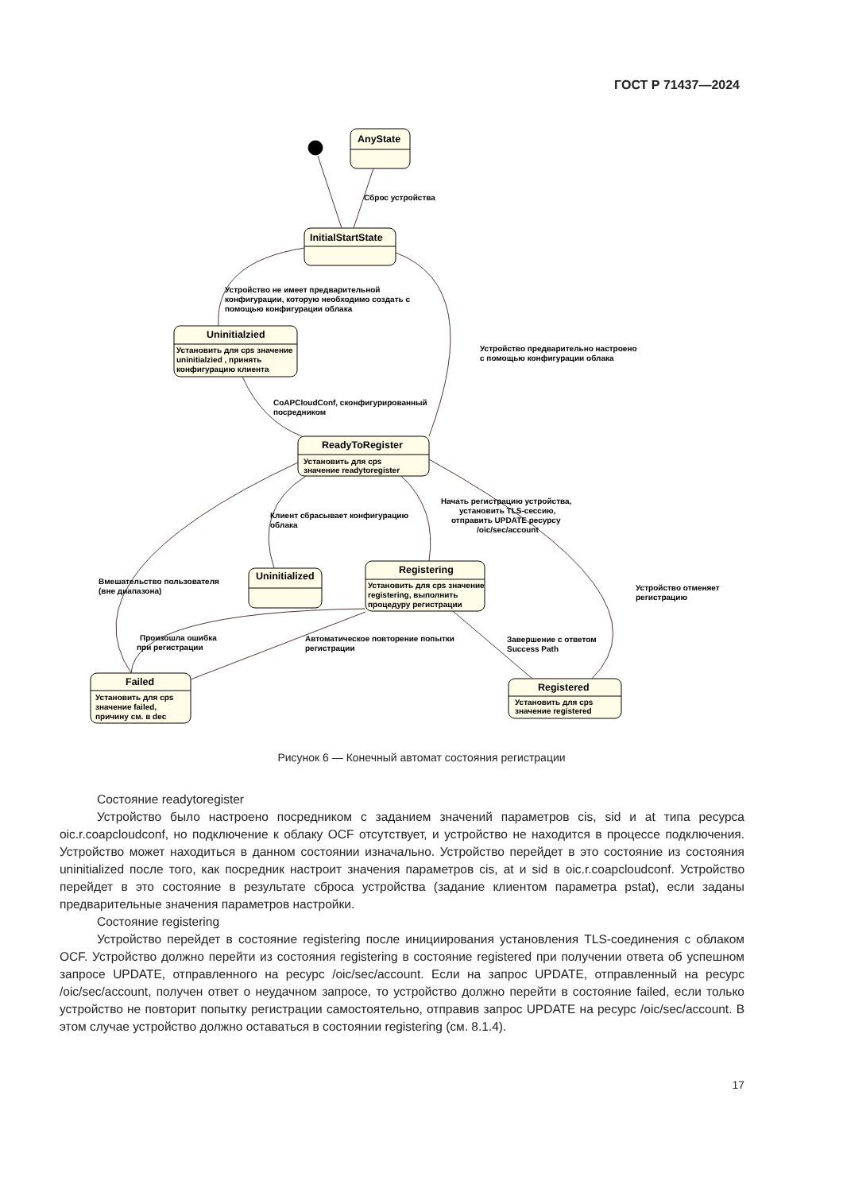ГОСТ Р 71437—2024
AnyState
Сброс устройства
InitialStartState
Устройство не имеет предварительной
конфигурации, которую необходимо создать с
помощью конфигурации облака
Uninitialzied
Установить для cps значение
uninitialzied , принять
конфигурацию клиента
Устройство предварительно настроено
с помощью конфигурации облака
CoAPCloudConf, сконфигурированный
посредником
ReadyToRegister
Установить для cps
значение readytoregister
Клиент сбрасывает конфигурацию
облака
Начать регистрацию устройства,
установить TLS-сессию,
отправить UPDATE ресурсу
/oic/sec/account
Uninitialized
Registering
Установить для cps значение
registering, выполнить
процедуру регистрации
Вмешательство пользователя
(вне диапазона)
Устройство отменяет
регистрацию
Произошла ошибка
при регистрации
Автоматическое повторение попытки
регистрации
Завершение с ответом
Success Path
Failed
Установить для cps
значение failed,
причину см. в dec
Registered
Установить для cps
значение registered
Рисунок 6 — Конечный автомат состояния регистрации
Состояние readytoregister
Устройство было настроено посредником с заданием значений параметров cis, sid и at типа ресурса oic.r.coapcloudconf, но подключение к облаку OCF отсутствует, и устройство не находится в процессе подключения. Устройство может находиться в данном состоянии изначально. Устройство перейдет в это состояние из состояния uninitialized после того, как посредник настроит значения параметров cis, at и sid в oic.r.coapcloudconf. Устройство перейдет в это состояние в результате сброса устройства (задание клиентом параметра pstat), если заданы предварительные значения параметров настройки.
Состояние registering
Устройство перейдет в состояние registering после инициирования установления TLS-соединения с облаком OCF. Устройство должно перейти из состояния registering в состояние registered при получении ответа об успешном запросе UPDATE, отправленного на ресурс /oic/sec/account. Если на запрос UPDATE, отправленный на ресурс /oic/sec/account, получен ответ о неудачном запросе, то устройство должно перейти в состояние failed, если только устройство не повторит попытку регистрации самостоятельно, отправив запрос UPDATE на ресурс /oic/sec/account. В этом случае устройство должно оставаться в состоянии registering (см. 8.1.4).
17